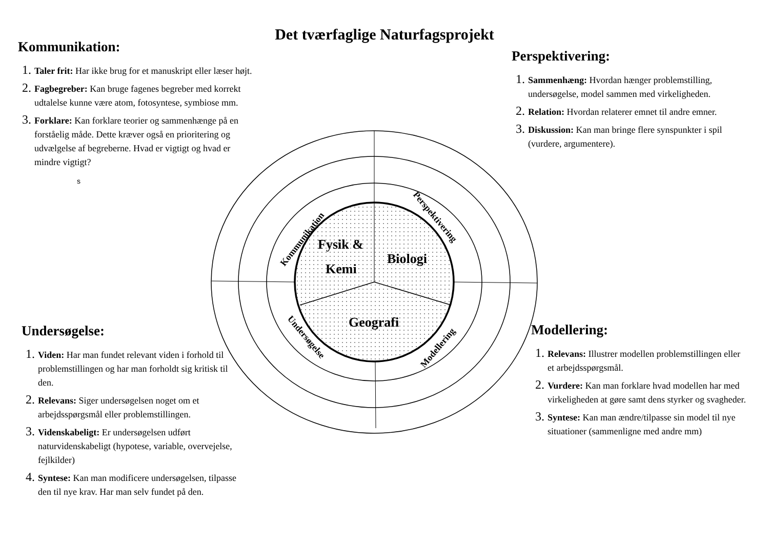Det tværfaglige Naturfagsprojekt
Fysik &
Kemi
Biologi
Geografi
Kommunikation
Perspektivering
Undersøgelse
Modellering
Kommunikation:
Taler frit: Har ikke brug for et manuskript eller læser højt.
Fagbegreber: Kan bruge fagenes begreber med korrekt udtalelse kunne være atom, fotosyntese, symbiose mm.
Forklare: Kan forklare teorier og sammenhænge på en forståelig måde. Dette kræver også en prioritering og udvælgelse af begreberne. Hvad er vigtigt og hvad er mindre vigtigt?
s
Perspektivering:
Sammenhæng: Hvordan hænger problemstilling, undersøgelse, model sammen med virkeligheden.
Relation: Hvordan relaterer emnet til andre emner.
Diskussion: Kan man bringe flere synspunkter i spil (vurdere, argumentere).
Undersøgelse:
Viden: Har man fundet relevant viden i forhold til problemstillingen og har man forholdt sig kritisk til den.
Relevans: Siger undersøgelsen noget om et arbejdsspørgsmål eller problemstillingen.
Videnskabeligt: Er undersøgelsen udført naturvidenskabeligt (hypotese, variable, overvejelse, fejlkilder)
Syntese: Kan man modificere undersøgelsen, tilpasse den til nye krav. Har man selv fundet på den.
Modellering:
Relevans: Illustrer modellen problemstillingen eller et arbejdsspørgsmål.
Vurdere: Kan man forklare hvad modellen har med virkeligheden at gøre samt dens styrker og svagheder.
Syntese: Kan man ændre/tilpasse sin model til nye situationer (sammenligne med andre mm)